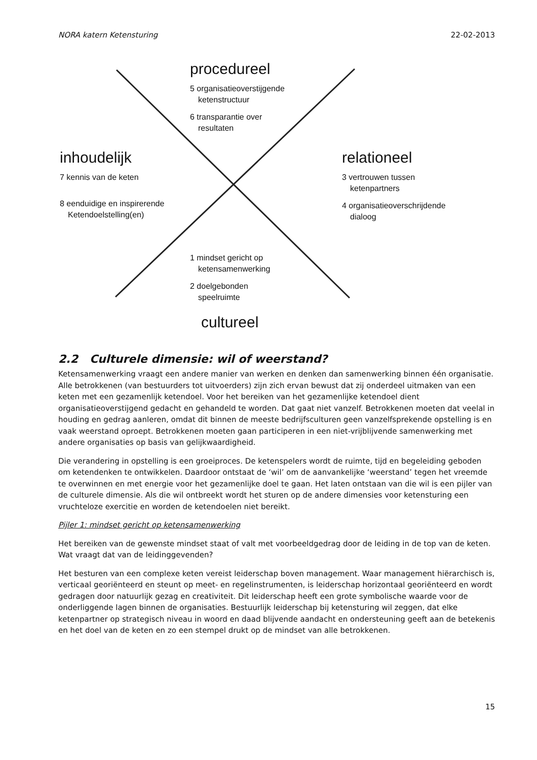NORA katern Ketensturing 22-02-2013
procedureel
5 organisatieoverstijgende
ketenstructuur
6 transparantie over
resultaten
inhoudelijk
7 kennis van de keten
8 eenduidige en inspirerende
Ketendoelstelling(en)
relationeel
3 vertrouwen tussen
ketenpartners
4 organisatieoverschrijdende
dialoog
1 mindset gericht op
ketensamenwerking
2 doelgebonden
speelruimte
cultureel
2.2 Culturele dimensie: wil of weerstand?
Ketensamenwerking vraagt een andere manier van werken en denken dan samenwerking binnen één organisatie. Alle betrokkenen (van bestuurders tot uitvoerders) zijn zich ervan bewust dat zij onderdeel uitmaken van een keten met een gezamenlijk ketendoel. Voor het bereiken van het gezamenlijke ketendoel dient organisatieoverstijgend gedacht en gehandeld te worden. Dat gaat niet vanzelf. Betrokkenen moeten dat veelal in houding en gedrag aanleren, omdat dit binnen de meeste bedrijfsculturen geen vanzelfsprekende opstelling is en vaak weerstand oproept. Betrokkenen moeten gaan participeren in een niet-vrijblijvende samenwerking met andere organisaties op basis van gelijkwaardigheid.
Die verandering in opstelling is een groeiproces. De ketenspelers wordt de ruimte, tijd en begeleiding geboden om ketendenken te ontwikkelen. Daardoor ontstaat de ‘wil’ om de aanvankelijke ‘weerstand’ tegen het vreemde te overwinnen en met energie voor het gezamenlijke doel te gaan. Het laten ontstaan van die wil is een pijler van de culturele dimensie. Als die wil ontbreekt wordt het sturen op de andere dimensies voor ketensturing een vruchteloze exercitie en worden de ketendoelen niet bereikt.
Pijler 1: mindset gericht op ketensamenwerking
Het bereiken van de gewenste mindset staat of valt met voorbeeldgedrag door de leiding in de top van de keten. Wat vraagt dat van de leidinggevenden?
Het besturen van een complexe keten vereist leiderschap boven management. Waar management hiërarchisch is, verticaal georiënteerd en steunt op meet- en regelinstrumenten, is leiderschap horizontaal georiënteerd en wordt gedragen door natuurlijk gezag en creativiteit. Dit leiderschap heeft een grote symbolische waarde voor de onderliggende lagen binnen de organisaties. Bestuurlijk leiderschap bij ketensturing wil zeggen, dat elke ketenpartner op strategisch niveau in woord en daad blijvende aandacht en ondersteuning geeft aan de betekenis en het doel van de keten en zo een stempel drukt op de mindset van alle betrokkenen.
15